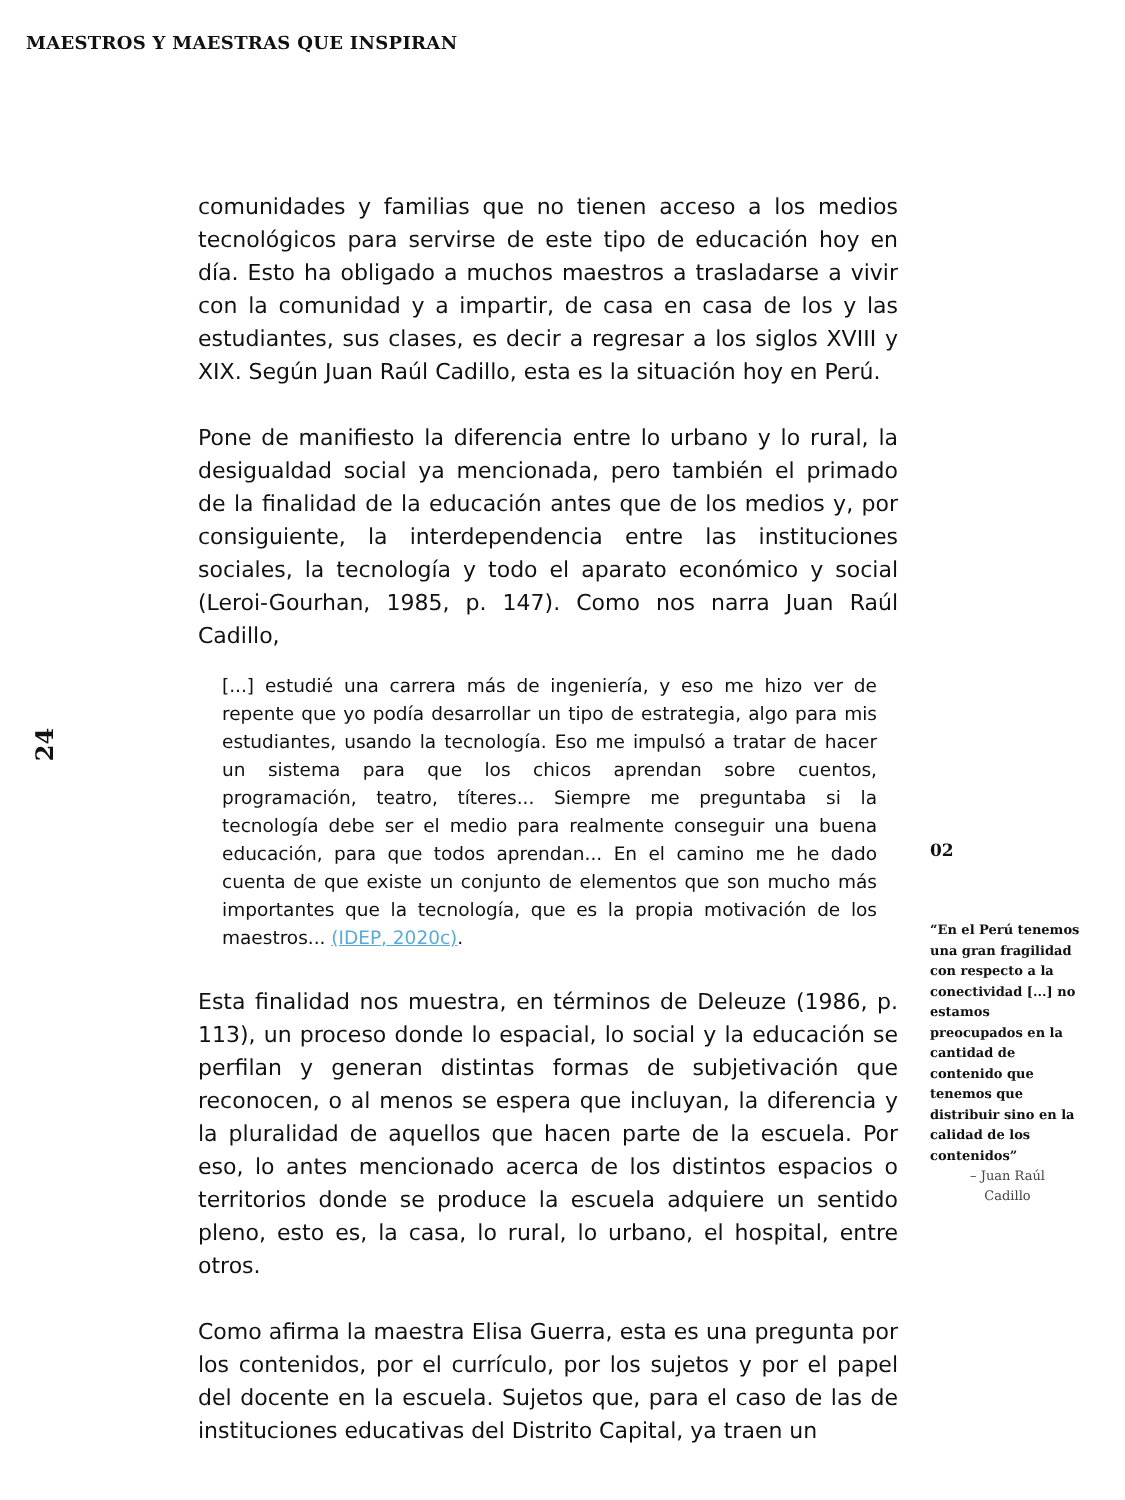MAESTROS Y MAESTRAS QUE INSPIRAN
24
comunidades y familias que no tienen acceso a los medios tecnológicos para servirse de este tipo de educación hoy en día. Esto ha obligado a muchos maestros a trasladarse a vivir con la comunidad y a impartir, de casa en casa de los y las estudiantes, sus clases, es decir a regresar a los siglos XVIII y XIX. Según Juan Raúl Cadillo, esta es la situación hoy en Perú.
Pone de manifiesto la diferencia entre lo urbano y lo rural, la desigualdad social ya mencionada, pero también el primado de la finalidad de la educación antes que de los medios y, por consiguiente, la interdependencia entre las instituciones sociales, la tecnología y todo el aparato económico y social (Leroi-Gourhan, 1985, p. 147). Como nos narra Juan Raúl Cadillo,
[...] estudié una carrera más de ingeniería, y eso me hizo ver de repente que yo podía desarrollar un tipo de estrategia, algo para mis estudiantes, usando la tecnología. Eso me impulsó a tratar de hacer un sistema para que los chicos aprendan sobre cuentos, programación, teatro, títeres... Siempre me preguntaba si la tecnología debe ser el medio para realmente conseguir una buena educación, para que todos aprendan... En el camino me he dado cuenta de que existe un conjunto de elementos que son mucho más importantes que la tecnología, que es la propia motivación de los maestros... (IDEP, 2020c).
Esta finalidad nos muestra, en términos de Deleuze (1986, p. 113), un proceso donde lo espacial, lo social y la educación se perfilan y generan distintas formas de subjetivación que reconocen, o al menos se espera que incluyan, la diferencia y la pluralidad de aquellos que hacen parte de la escuela. Por eso, lo antes mencionado acerca de los distintos espacios o territorios donde se produce la escuela adquiere un sentido pleno, esto es, la casa, lo rural, lo urbano, el hospital, entre otros.
Como afirma la maestra Elisa Guerra, esta es una pregunta por los contenidos, por el currículo, por los sujetos y por el papel del docente en la escuela. Sujetos que, para el caso de las de instituciones educativas del Distrito Capital, ya traen un
02
“En el Perú tenemos una gran fragilidad con respecto a la conectividad [...] no estamos preocupados en la cantidad de contenido que tenemos que distribuir sino en la calidad de los contenidos”
– Juan Raúl
Cadillo